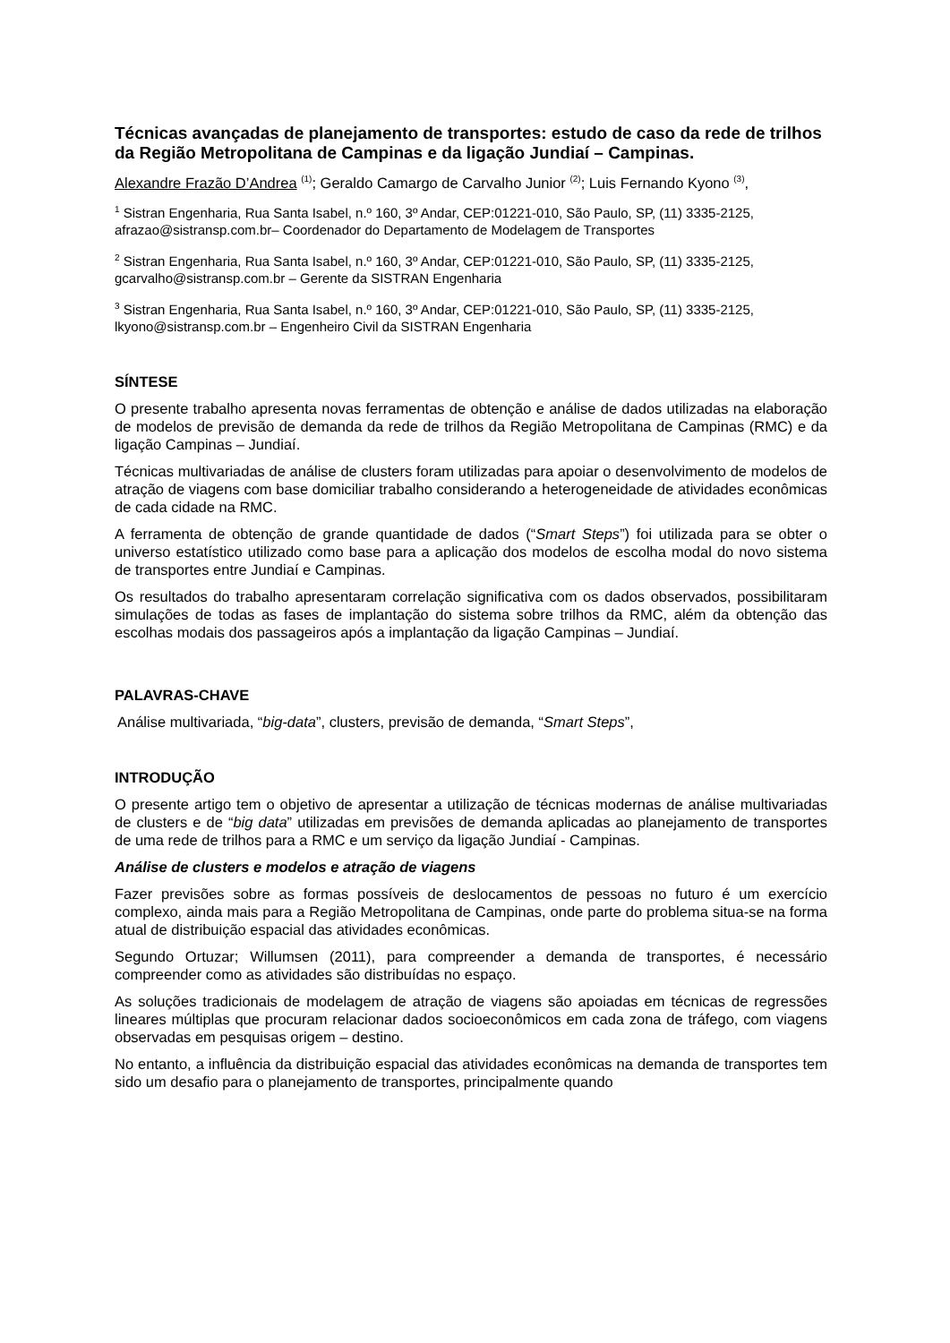Técnicas avançadas de planejamento de transportes: estudo de caso da rede de trilhos da Região Metropolitana de Campinas e da ligação Jundiaí – Campinas.
Alexandre Frazão D’Andrea <sup>(1)</sup>; Geraldo Camargo de Carvalho Junior <sup>(2)</sup>; Luis Fernando Kyono <sup>(3)</sup>,
<sup>1</sup> Sistran Engenharia, Rua Santa Isabel, n.º 160, 3º Andar, CEP:01221-010, São Paulo, SP, (11) 3335-2125, afrazao@sistransp.com.br– Coordenador do Departamento de Modelagem de Transportes
<sup>2</sup> Sistran Engenharia, Rua Santa Isabel, n.º 160, 3º Andar, CEP:01221-010, São Paulo, SP, (11) 3335-2125, gcarvalho@sistransp.com.br – Gerente da SISTRAN Engenharia
<sup>3</sup> Sistran Engenharia, Rua Santa Isabel, n.º 160, 3º Andar, CEP:01221-010, São Paulo, SP, (11) 3335-2125, lkyono@sistransp.com.br – Engenheiro Civil da SISTRAN Engenharia
SÍNTESE
O presente trabalho apresenta novas ferramentas de obtenção e análise de dados utilizadas na elaboração de modelos de previsão de demanda da rede de trilhos da Região Metropolitana de Campinas (RMC) e da ligação Campinas – Jundiaí.
Técnicas multivariadas de análise de clusters foram utilizadas para apoiar o desenvolvimento de modelos de atração de viagens com base domiciliar trabalho considerando a heterogeneidade de atividades econômicas de cada cidade na RMC.
A ferramenta de obtenção de grande quantidade de dados (“Smart Steps”) foi utilizada para se obter o universo estatístico utilizado como base para a aplicação dos modelos de escolha modal do novo sistema de transportes entre Jundiaí e Campinas.
Os resultados do trabalho apresentaram correlação significativa com os dados observados, possibilitaram simulações de todas as fases de implantação do sistema sobre trilhos da RMC, além da obtenção das escolhas modais dos passageiros após a implantação da ligação Campinas – Jundiaí.
PALAVRAS-CHAVE
Análise multivariada, “big-data”, clusters, previsão de demanda, “Smart Steps”,
INTRODUÇÃO
O presente artigo tem o objetivo de apresentar a utilização de técnicas modernas de análise multivariadas de clusters e de “big data” utilizadas em previsões de demanda aplicadas ao planejamento de transportes de uma rede de trilhos para a RMC e um serviço da ligação Jundiaí - Campinas.
Análise de clusters e modelos e atração de viagens
Fazer previsões sobre as formas possíveis de deslocamentos de pessoas no futuro é um exercício complexo, ainda mais para a Região Metropolitana de Campinas, onde parte do problema situa-se na forma atual de distribuição espacial das atividades econômicas.
Segundo Ortuzar; Willumsen (2011), para compreender a demanda de transportes, é necessário compreender como as atividades são distribuídas no espaço.
As soluções tradicionais de modelagem de atração de viagens são apoiadas em técnicas de regressões lineares múltiplas que procuram relacionar dados socioeconômicos em cada zona de tráfego, com viagens observadas em pesquisas origem – destino.
No entanto, a influência da distribuição espacial das atividades econômicas na demanda de transportes tem sido um desafio para o planejamento de transportes, principalmente quando